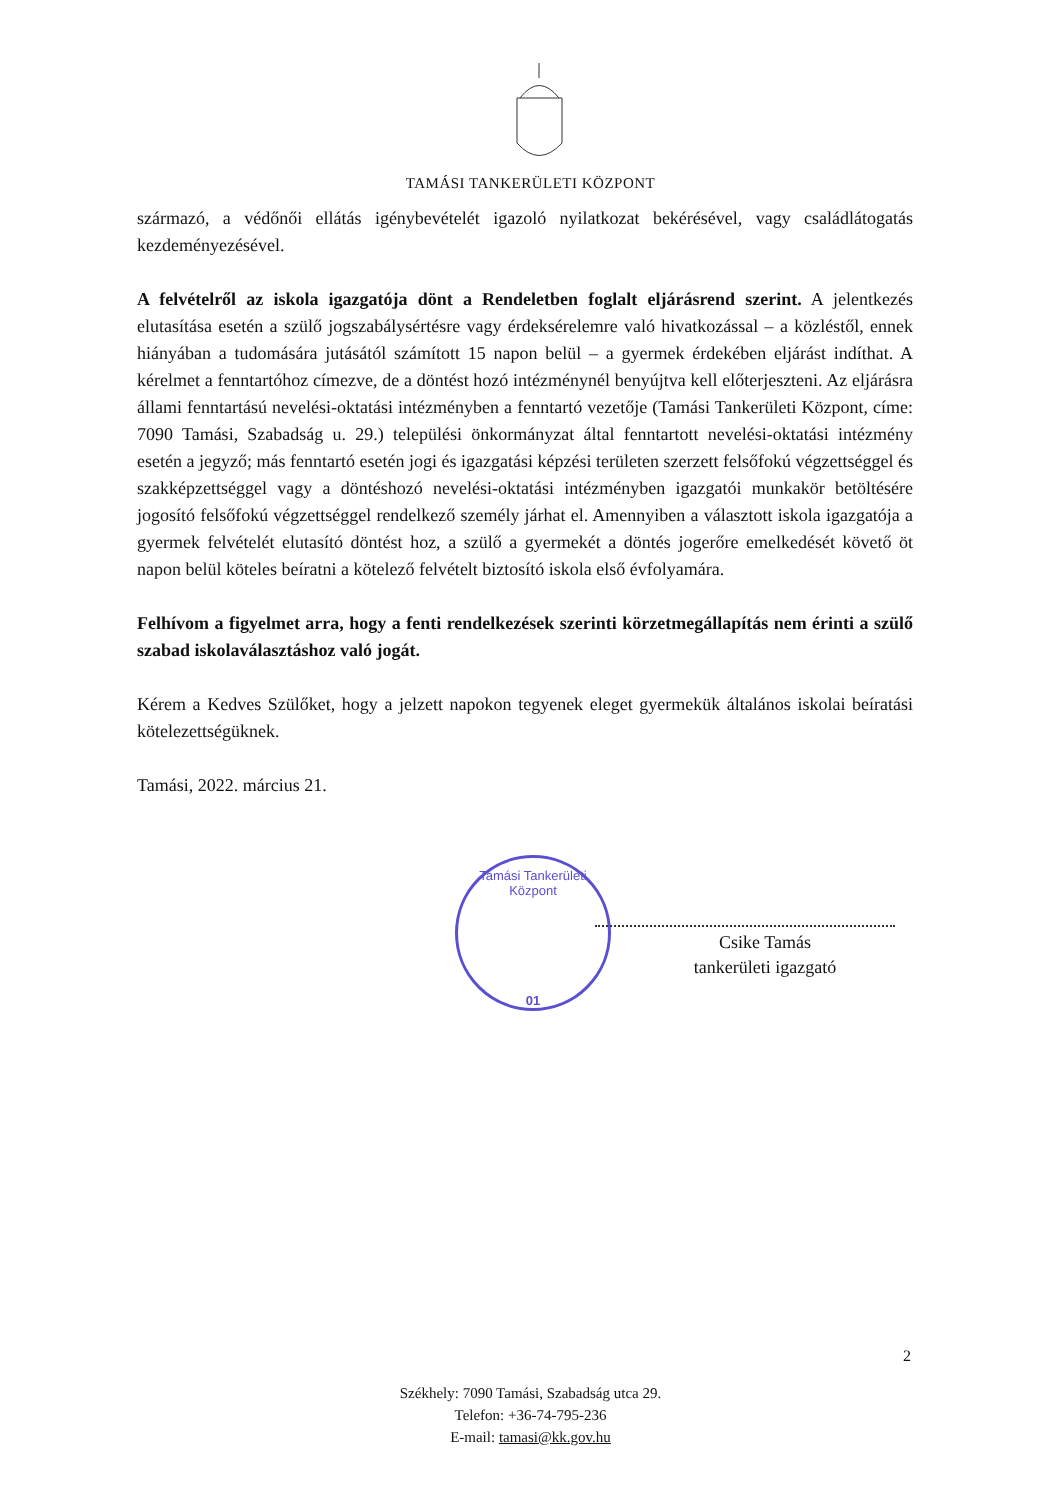TAMÁSI TANKERÜLETI KÖZPONT
származó, a védőnői ellátás igénybevételét igazoló nyilatkozat bekérésével, vagy családlátogatás kezdeményezésével.
A felvételről az iskola igazgatója dönt a Rendeletben foglalt eljárásrend szerint. A jelentkezés elutasítása esetén a szülő jogszabálysértésre vagy érdeksérelemre való hivatkozással – a közléstől, ennek hiányában a tudomására jutásától számított 15 napon belül – a gyermek érdekében eljárást indíthat. A kérelmet a fenntartóhoz címezve, de a döntést hozó intézménynél benyújtva kell előterjeszteni. Az eljárásra állami fenntartású nevelési-oktatási intézményben a fenntartó vezetője (Tamási Tankerületi Központ, címe: 7090 Tamási, Szabadság u. 29.) települési önkormányzat által fenntartott nevelési-oktatási intézmény esetén a jegyző; más fenntartó esetén jogi és igazgatási képzési területen szerzett felsőfokú végzettséggel és szakképzettséggel vagy a döntéshozó nevelési-oktatási intézményben igazgatói munkakör betöltésére jogosító felsőfokú végzettséggel rendelkező személy járhat el. Amennyiben a választott iskola igazgatója a gyermek felvételét elutasító döntést hoz, a szülő a gyermekét a döntés jogerőre emelkedését követő öt napon belül köteles beíratni a kötelező felvételt biztosító iskola első évfolyamára.
Felhívom a figyelmet arra, hogy a fenti rendelkezések szerinti körzetmegállapítás nem érinti a szülő szabad iskolaválasztáshoz való jogát.
Kérem a Kedves Szülőket, hogy a jelzett napokon tegyenek eleget gyermekük általános iskolai beíratási kötelezettségüknek.
Tamási, 2022. március 21.
Tamási Tankerületi Központ
01
Csike Tamás
tankerületi igazgató
2
Székhely: 7090 Tamási, Szabadság utca 29.
Telefon: +36-74-795-236
E-mail: tamasi@kk.gov.hu